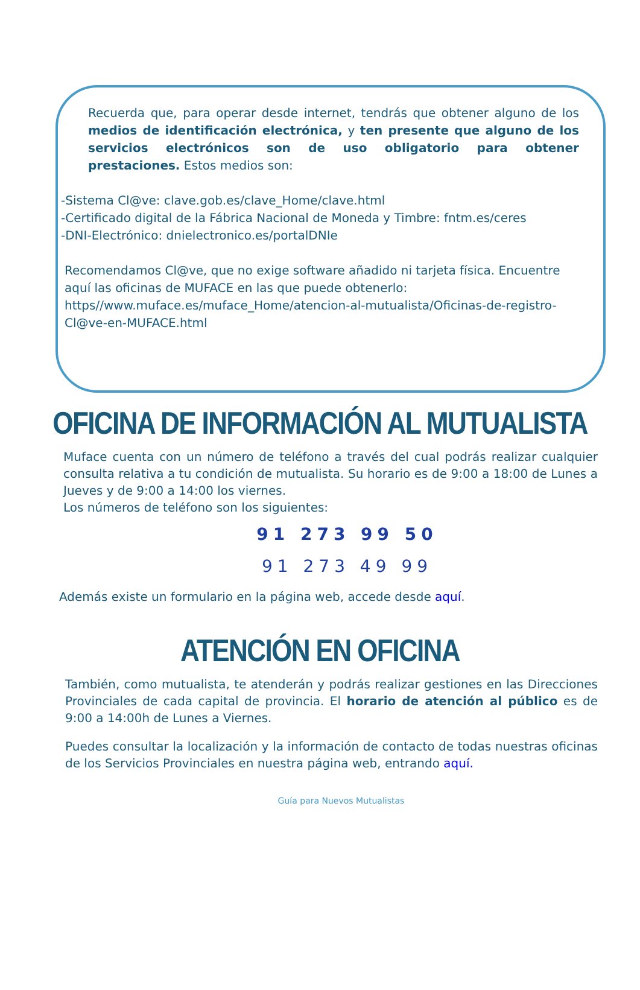Recuerda que, para operar desde internet, tendrás que obtener alguno de los medios de identificación electrónica, y ten presente que alguno de los servicios electrónicos son de uso obligatorio para obtener prestaciones. Estos medios son:
-Sistema Cl@ve: clave.gob.es/clave_Home/clave.html
-Certificado digital de la Fábrica Nacional de Moneda y Timbre: fntm.es/ceres
-DNI-Electrónico: dnielectronico.es/portalDNIe
Recomendamos Cl@ve, que no exige software añadido ni tarjeta física. Encuentre aquí las oficinas de MUFACE en las que puede obtenerlo: https//www.muface.es/muface_Home/atencion-al-mutualista/Oficinas-de-registro-Cl@ve-en-MUFACE.html
OFICINA DE INFORMACIÓN AL MUTUALISTA
Muface cuenta con un número de teléfono a través del cual podrás realizar cualquier consulta relativa a tu condición de mutualista. Su horario es de 9:00 a 18:00 de Lunes a Jueves y de 9:00 a 14:00 los viernes.
Los números de teléfono son los siguientes:
91 273 99 50
91 273 49 99
Además existe un formulario en la página web, accede desde aquí.
ATENCIÓN EN OFICINA
También, como mutualista, te atenderán y podrás realizar gestiones en las Direcciones Provinciales de cada capital de provincia. El horario de atención al público es de 9:00 a 14:00h de Lunes a Viernes.
Puedes consultar la localización y la información de contacto de todas nuestras oficinas de los Servicios Provinciales en nuestra página web, entrando aquí.
Guía para Nuevos Mutualistas